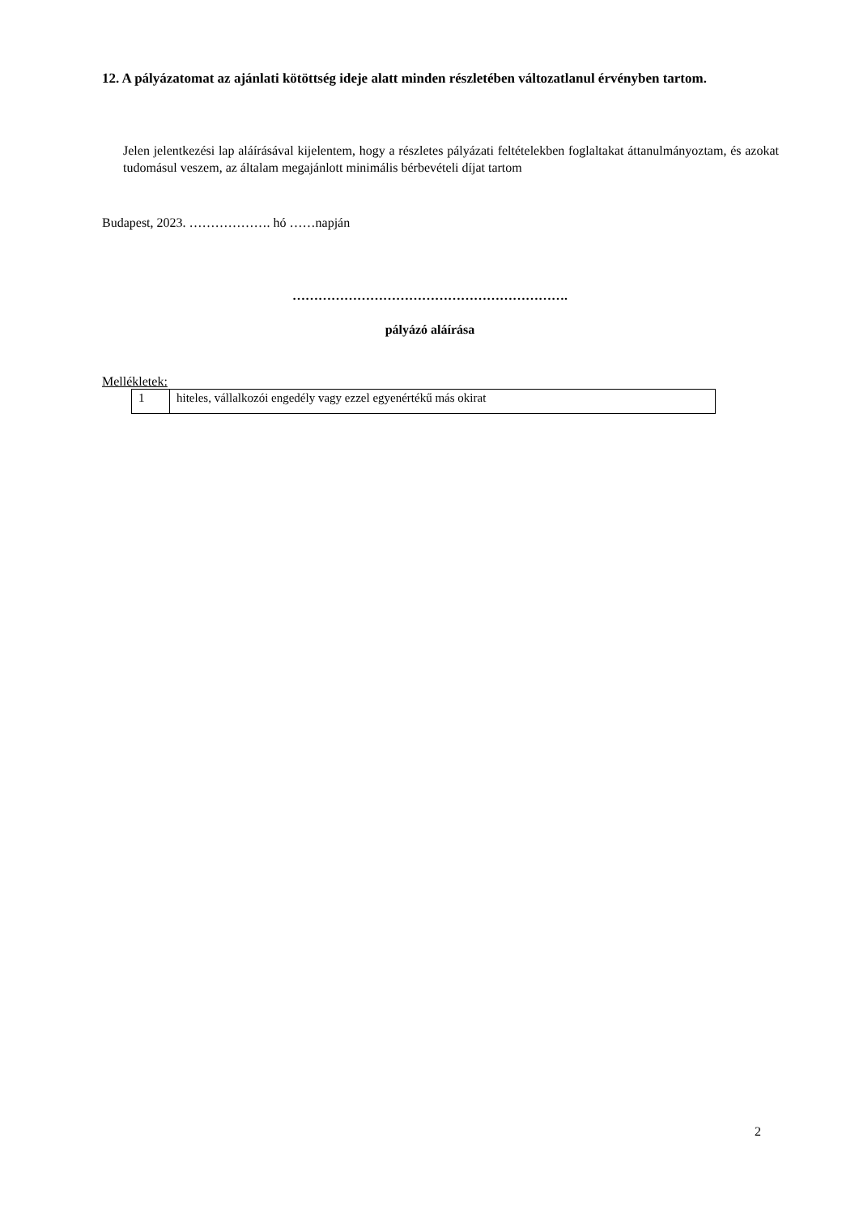12. A pályázatomat az ajánlati kötöttség ideje alatt minden részletében változatlanul érvényben tartom.
Jelen jelentkezési lap aláírásával kijelentem, hogy a részletes pályázati feltételekben foglaltakat áttanulmányoztam, és azokat tudomásul veszem, az általam megajánlott minimális bérbevételi díjat tartom
Budapest, 2023. ………………. hó ……napján
……………………………………………………….
pályázó aláírása
Mellékletek:
| 1 | hiteles, vállalkozói engedély vagy ezzel egyenértékű más okirat |
2